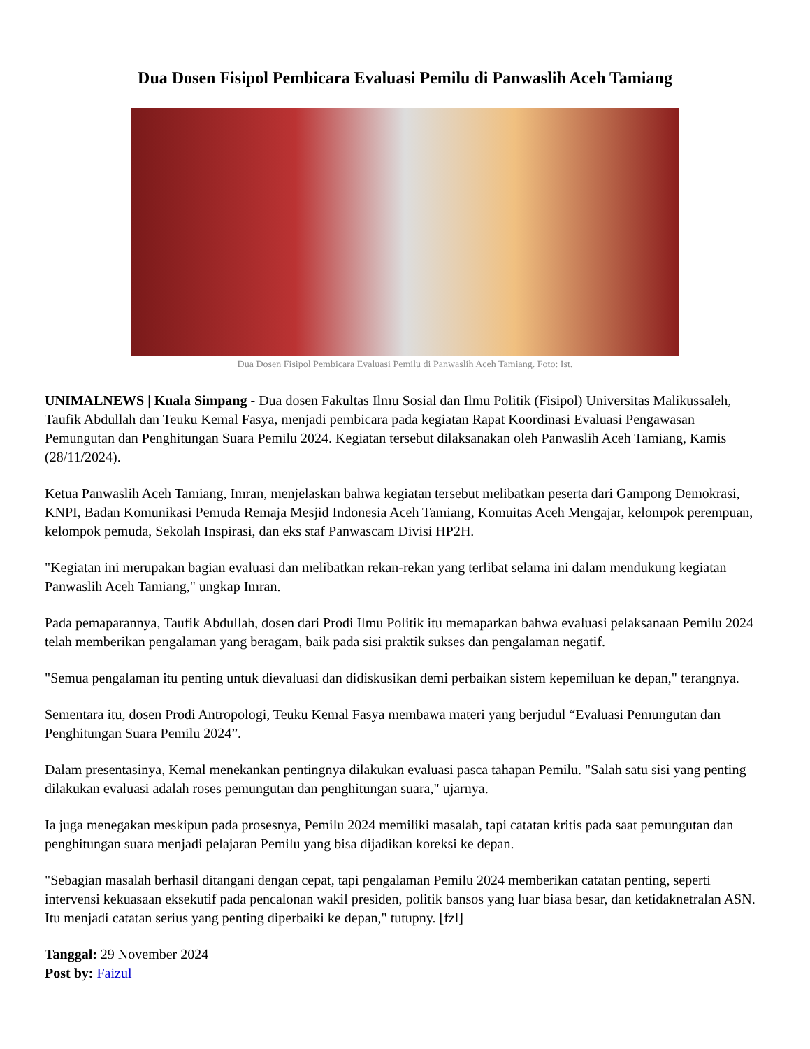Dua Dosen Fisipol Pembicara Evaluasi Pemilu di Panwaslih Aceh Tamiang
Dua Dosen Fisipol Pembicara Evaluasi Pemilu di Panwaslih Aceh Tamiang. Foto: Ist.
UNIMALNEWS | Kuala Simpang - Dua dosen Fakultas Ilmu Sosial dan Ilmu Politik (Fisipol) Universitas Malikussaleh, Taufik Abdullah dan Teuku Kemal Fasya, menjadi pembicara pada kegiatan Rapat Koordinasi Evaluasi Pengawasan Pemungutan dan Penghitungan Suara Pemilu 2024. Kegiatan tersebut dilaksanakan oleh Panwaslih Aceh Tamiang, Kamis (28/11/2024).
Ketua Panwaslih Aceh Tamiang, Imran, menjelaskan bahwa kegiatan tersebut melibatkan peserta dari Gampong Demokrasi, KNPI, Badan Komunikasi Pemuda Remaja Mesjid Indonesia Aceh Tamiang, Komuitas Aceh Mengajar, kelompok perempuan, kelompok pemuda, Sekolah Inspirasi, dan eks staf Panwascam Divisi HP2H.
"Kegiatan ini merupakan bagian evaluasi dan melibatkan rekan-rekan yang terlibat selama ini dalam mendukung kegiatan Panwaslih Aceh Tamiang," ungkap Imran.
Pada pemaparannya, Taufik Abdullah, dosen dari Prodi Ilmu Politik itu memaparkan bahwa evaluasi pelaksanaan Pemilu 2024 telah memberikan pengalaman yang beragam, baik pada sisi praktik sukses dan pengalaman negatif.
"Semua pengalaman itu penting untuk dievaluasi dan didiskusikan demi perbaikan sistem kepemiluan ke depan," terangnya.
Sementara itu, dosen Prodi Antropologi, Teuku Kemal Fasya membawa materi yang berjudul “Evaluasi Pemungutan dan Penghitungan Suara Pemilu 2024”.
Dalam presentasinya, Kemal menekankan pentingnya dilakukan evaluasi pasca tahapan Pemilu. "Salah satu sisi yang penting dilakukan evaluasi adalah roses pemungutan dan penghitungan suara," ujarnya.
Ia juga menegakan meskipun pada prosesnya, Pemilu 2024 memiliki masalah, tapi catatan kritis pada saat pemungutan dan penghitungan suara menjadi pelajaran Pemilu yang bisa dijadikan koreksi ke depan.
"Sebagian masalah berhasil ditangani dengan cepat, tapi pengalaman Pemilu 2024 memberikan catatan penting, seperti intervensi kekuasaan eksekutif pada pencalonan wakil presiden, politik bansos yang luar biasa besar, dan ketidaknetralan ASN. Itu menjadi catatan serius yang penting diperbaiki ke depan," tutupny. [fzl]
Tanggal: 29 November 2024
Post by: Faizul